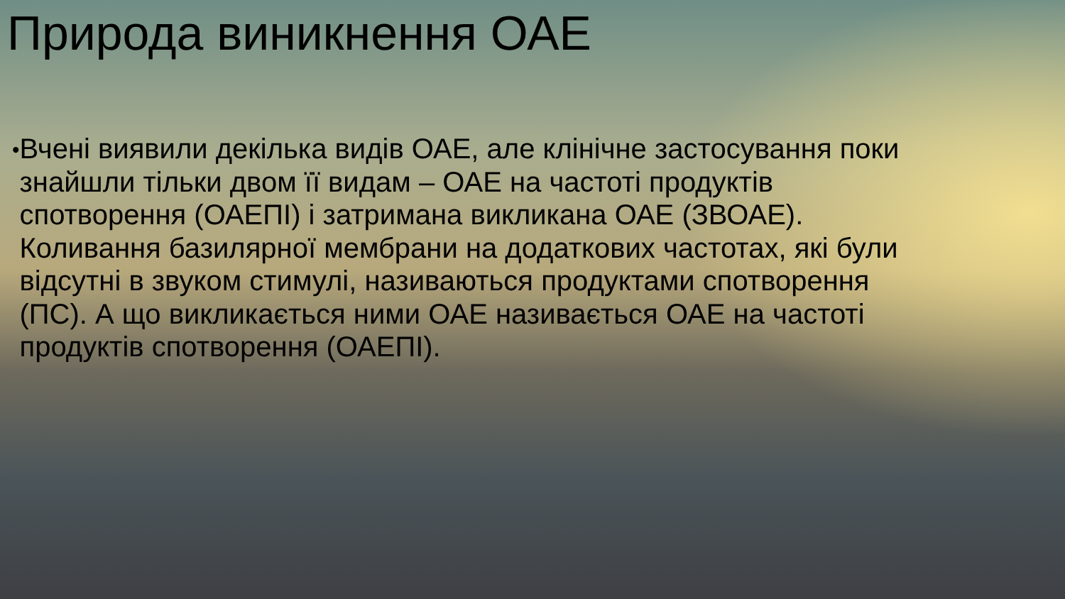Природа виникнення ОАЕ
•
Вчені виявили декілька видів ОАЕ, але клінічне застосування поки знайшли тільки двом її видам – ОАЕ на частоті продуктів спотворення (ОАЕПІ) і затримана викликана ОАЕ (ЗВОАЕ). Коливання базилярної мембрани на додаткових частотах, які були відсутні в звуком стимулі, називаються продуктами спотворення (ПС). А що викликається ними ОАЕ називається ОАЕ на частоті продуктів спотворення (ОАЕПІ).